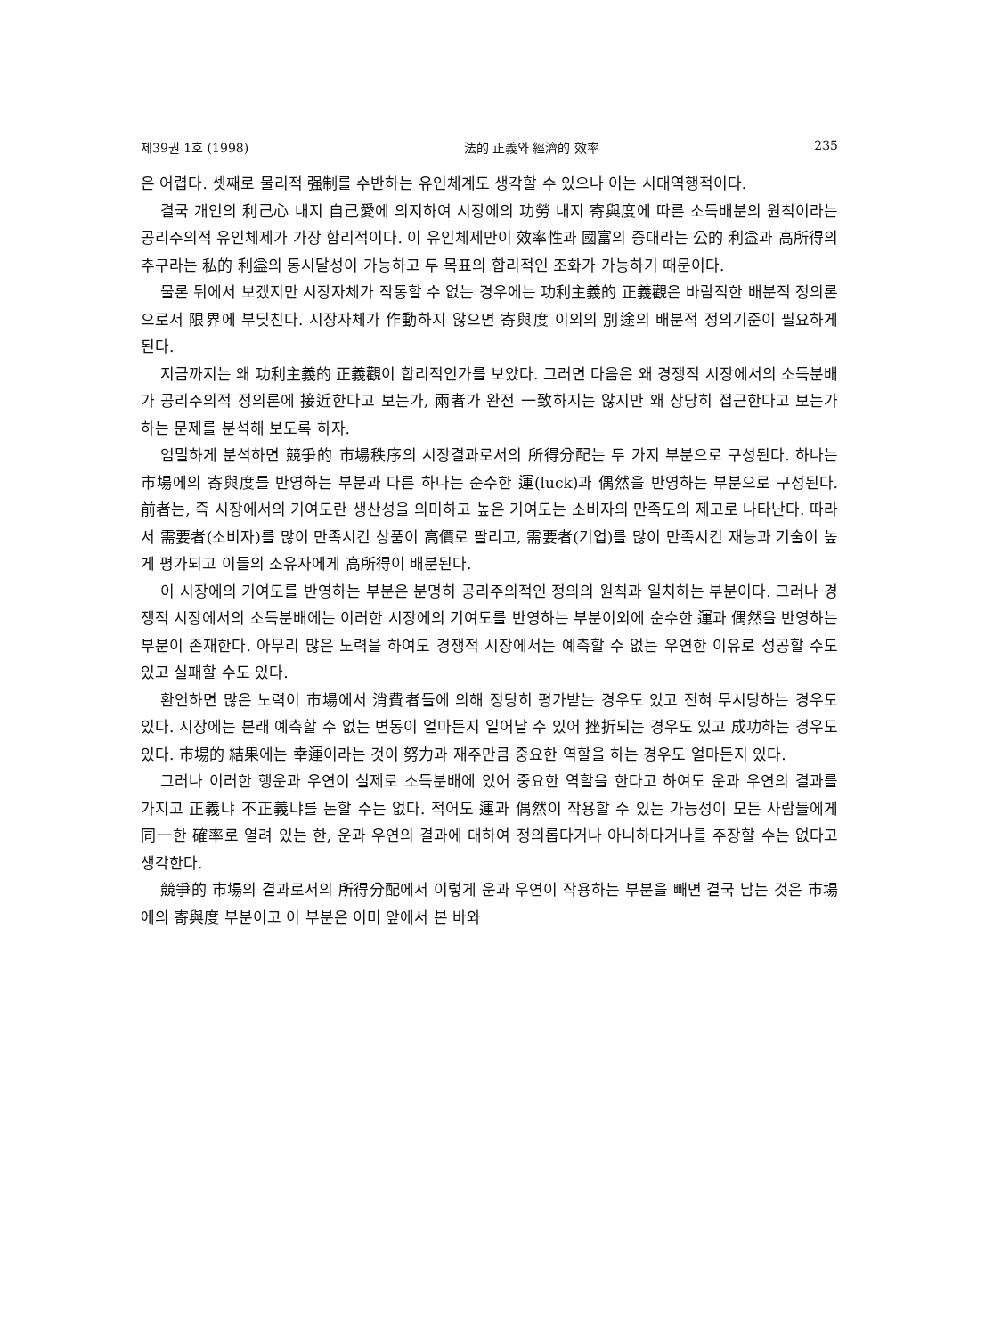제39권 1호 (1998) 法的 正義와 經濟的 效率 235
은 어렵다. 셋째로 물리적 强制를 수반하는 유인체계도 생각할 수 있으나 이는 시대역행적이다.
결국 개인의 利己心 내지 自己愛에 의지하여 시장에의 功勞 내지 寄與度에 따른 소득배분의 원칙이라는 공리주의적 유인체제가 가장 합리적이다. 이 유인체제만이 效率性과 國富의 증대라는 公的 利益과 高所得의 추구라는 私的 利益의 동시달성이 가능하고 두 목표의 합리적인 조화가 가능하기 때문이다.
물론 뒤에서 보겠지만 시장자체가 작동할 수 없는 경우에는 功利主義的 正義觀은 바람직한 배분적 정의론으로서 限界에 부딪친다. 시장자체가 作動하지 않으면 寄與度 이외의 別途의 배분적 정의기준이 필요하게 된다.
지금까지는 왜 功利主義的 正義觀이 합리적인가를 보았다. 그러면 다음은 왜 경쟁적 시장에서의 소득분배가 공리주의적 정의론에 接近한다고 보는가, 兩者가 완전 一致하지는 않지만 왜 상당히 접근한다고 보는가 하는 문제를 분석해 보도록 하자.
엄밀하게 분석하면 競爭的 市場秩序의 시장결과로서의 所得分配는 두 가지 부분으로 구성된다. 하나는 市場에의 寄與度를 반영하는 부분과 다른 하나는 순수한 運(luck)과 偶然을 반영하는 부분으로 구성된다. 前者는, 즉 시장에서의 기여도란 생산성을 의미하고 높은 기여도는 소비자의 만족도의 제고로 나타난다. 따라서 需要者(소비자)를 많이 만족시킨 상품이 高價로 팔리고, 需要者(기업)를 많이 만족시킨 재능과 기술이 높게 평가되고 이들의 소유자에게 高所得이 배분된다.
이 시장에의 기여도를 반영하는 부분은 분명히 공리주의적인 정의의 원칙과 일치하는 부분이다. 그러나 경쟁적 시장에서의 소득분배에는 이러한 시장에의 기여도를 반영하는 부분이외에 순수한 運과 偶然을 반영하는 부분이 존재한다. 아무리 많은 노력을 하여도 경쟁적 시장에서는 예측할 수 없는 우연한 이유로 성공할 수도 있고 실패할 수도 있다.
환언하면 많은 노력이 市場에서 消費者들에 의해 정당히 평가받는 경우도 있고 전혀 무시당하는 경우도 있다. 시장에는 본래 예측할 수 없는 변동이 얼마든지 일어날 수 있어 挫折되는 경우도 있고 成功하는 경우도 있다. 市場的 結果에는 幸運이라는 것이 努力과 재주만큼 중요한 역할을 하는 경우도 얼마든지 있다.
그러나 이러한 행운과 우연이 실제로 소득분배에 있어 중요한 역할을 한다고 하여도 운과 우연의 결과를 가지고 正義냐 不正義냐를 논할 수는 없다. 적어도 運과 偶然이 작용할 수 있는 가능성이 모든 사람들에게 同一한 確率로 열려 있는 한, 운과 우연의 결과에 대하여 정의롭다거나 아니하다거나를 주장할 수는 없다고 생각한다.
競爭的 市場의 결과로서의 所得分配에서 이렇게 운과 우연이 작용하는 부분을 빼면 결국 남는 것은 市場에의 寄與度 부분이고 이 부분은 이미 앞에서 본 바와